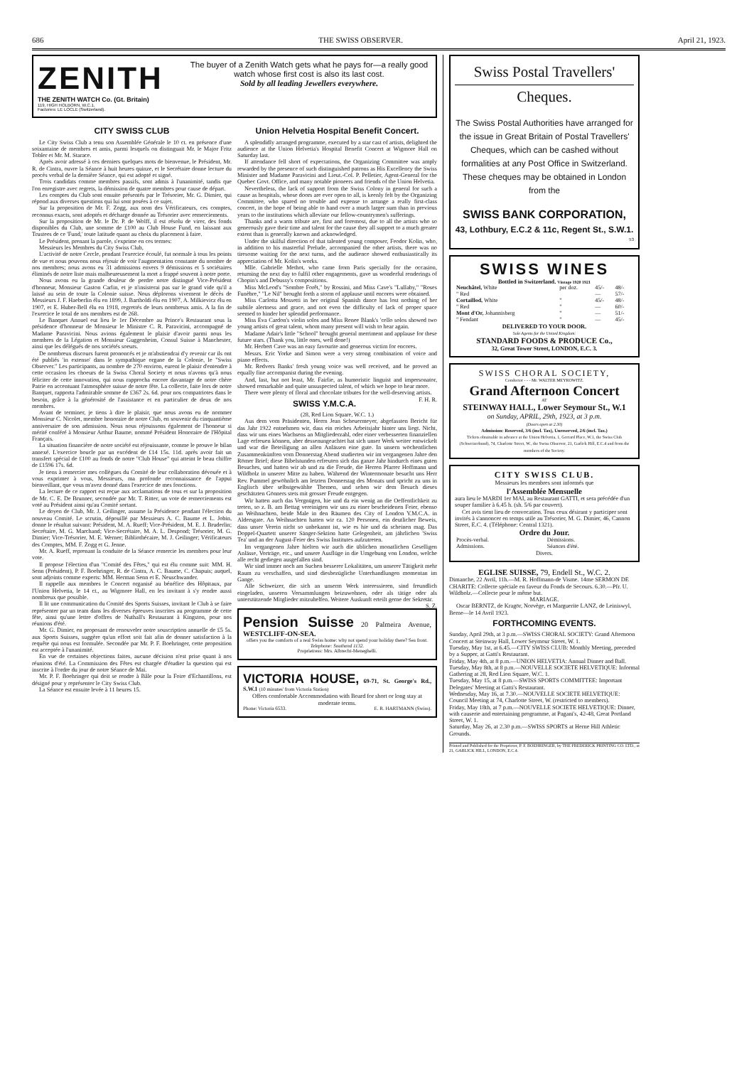686 THE SWISS OBSERVER. April 21, 1923.
ZENITH
THE ZENITH WATCH Co. (Gt. Britain)
119, HIGH HOLBORN, W.C.1.
Factories: LE LOCLE (Switzerland).
The buyer of a Zenith Watch gets what he pays for—a really good watch whose first cost is also its last cost.
Sold by all leading Jewellers everywhere.
CITY SWISS CLUB
Le City Swiss Club a tenu son Assemblée Générale le 10 ct. en présence d'une soixantaine de membres et amis, parmi lesquels on distinguait Mr. le Major Fritz Tobler et Mr. M. Starace.
Après avoir adressé à ces derniers quelques mots de bienvenue, le Président, Mr. R. de Cintra, ouvre la Séance à huit heures quinze, et le Secrétaire donne lecture du procès verbal de la dernière Séance, qui est adopté et signé.
Trois candidats comme membres passifs, sont admis à l'unanimité, tandis que l'on enregistre avec regrets, la démission de quatre membres pour cause de départ.
Les comptes du Club sont ensuite présentés par le Trésorier, Mr. G. Dimier, qui répond aux diverses questions qui lui sont posées à ce sujet.
Sur la proposition de Mr. F. Zogg, aux nom des Vérificateurs, ces comptes, reconnus exacts, sont adoptés et décharge donnée au Trésorier avec remerciements.
Sur la proposition de Mr. le Dr. P. de Wolff, il est résolu de virer, des fonds disponibles du Club, une somme de £100 au Club House Fund, en laissant aux Trustees de ce 'Fund,' toute latitude quant au choix du placement à faire.
Le Président, prenant la parole, s'exprime en ces termes:
Messieurs les Membres du City Swiss Club,
L'activité de notre Cercle, pendant l'exercice écoulé, fut normale à tous les points de vue et nous pouvons nous réjouir de voir l'augmentation constante du nombre de nos membres; nous avons eu 31 admissions envers 9 démissions et 5 sociétaires éliminés de notre liste mais malheureusement la mort a frappé souvent à notre porte.
Nous avons eu la grande douleur de perdre notre distingué Vice-Président d'honneur, Monsieur Gaston Carlin, et je n'insisterai pas sur le grand vide qu'il a laissé au sein de toute la Colonie suisse. Nous déplorons vivement le décès de Messieurs J. F. Haeberlin élu en 1899, J. Bartholdi élu en 1907, A. Milkievicz élu en 1907, et E. Huber-Bell élu en 1918, regrettés de leurs nombreux amis. A la fin de l'exercice le total de nos membres est de 268.
Le Banquet Annuel eut lieu le 1er Décembre au Prince's Restaurant sous la présidence d'honneur de Monsieur le Ministre C. R. Paravicini, accompagné de Madame Paravicini. Nous avions également le plaisir d'avoir parmi nous les membres de la Légation et Monsieur Guggenheim, Consul Suisse à Manchester, ainsi que les délégués de nos sociétés soeurs.
De nombreux discours furent prononcés et je m'abstiendrai d'y revenir car ils ont été publiés 'in extenso' dans le sympathique organe de la Colonie, le "Swiss Observer." Les participants, au nombre de 270 environ, eurent le plaisir d'entendre à cette occasion les choeurs de la Swiss Choral Society et nous n'avons qu'à nous féliciter de cette innovation, qui nous rapprocha encore davantage de notre chère Patrie en accentuant l'atmosphère suisse de notre fête. La collecte, faite lors de notre Banquet, rapporta l'admirable somme de £367 2s. 6d. pour nos compatriotes dans le besoin, grâce à la générosité de l'assistance et en particulier de deux de nos membres.
Avant de terminer, je tiens à dire le plaisir, que nous avons eu de nommer Monsieur C. Nicolet, membre honoraire de notre Club, en souvenir du cinquantième anniversaire de son admission. Nous nous réjouissons également de l'honneur si mérité conféré à Monsieur Arthur Baume, nommé Président Honoraire de l'Hôpital Français.
La situation financière de notre société est réjouissante, comme le prouve le bilan annexé. L'exercice boucle par un excédent de £14 15s. 11d. après avoir fait un transfert spécial de £100 au fonds de notre "Club House" qui atteint le beau chiffre de £1596 17s. 6d.
Je tiens à remercier mes collègues du Comité de leur collaboration dévouée et à vous exprimer à vous, Messieurs, ma profonde reconnaissance de l'appui bienveillant, que vous m'avez donné dans l'exercice de mes fonctions.
La lecture de ce rapport est reçue aux acclamations de tous et sur la proposition de Mr. C. E. De Brunner, secondée par Mr. T. Ritter, un vote de remerciements est voté au Président ainsi qu'au Comité sortant.
Le doyen de Club, Mr. J. Geilinger, assume la Présidence pendant l'élection du nouveau Comité. Le scrutin, dépouillé par Messieurs A. C. Baume et L. Jobin, donne le résultat suivant: Président, M. A. Rueff; Vice-Président, M. E. J. Bruderlin; Secrétaire, M. G. Marchand; Vice-Secrétaire, M. A. L. Despond; Trésorier, M. G. Dimier; Vice-Trésorier, M. E. Werner; Bibliothécaire, M. J. Geilinger; Vérificateurs des Comptes, MM. F. Zogg et G. Jenne.
Mr. A. Rueff, reprenant la conduite de la Séance remercie les membres pour leur vote.
Il propose l'élection d'un "Comité des Fêtes," qui est élu comme suit: MM. H. Senn (Président), P. F. Boehringer, R. de Cintra, A. C. Baume, C. Chapuis; auquel, sont adjoints comme experts: MM. Herman Senn et E. Neuschwander.
Il rappelle aux membres le Concert organisé au bénéfice des Hôpitaux, par l'Union Helvetia, le 14 ct., au Wigmore Hall, en les invitant à s'y rendre aussi nombreux que possible.
Il lit une communication du Comité des Sports Suisses, invitant le Club à se faire représenter par un team dans les diverses épreuves inscrites au programme de cette fête, ainsi qu'une lettre d'offres de Nuthall's Restaurant à Kingston, pour nos réunions d'été.
Mr. G. Dimier, en proposant de renouveler notre souscription annuelle de £5 5s. aux Sports Suisses, suggère qu'un effort soit fait afin de donner satisfaction à la requête qui nous est formulée. Secondée par Mr. P. F. Boehringer, cette proposition est acceptée à l'unanimité.
En vue de certaines objections faites, aucune décision n'est prise quant à nos réunions d'été. La Commission des Fêtes est chargée d'étudier la question qui est inscrite à l'ordre du jour de notre Séance de Mai.
Mr. P. F. Boehringer qui doit se rendre à Bâle pour la Foire d'Echantillons, est désigné pour y représenter le City Swiss Club.
La Séance est ensuite levée à 11 heures 15.
Union Helvetia Hospital Benefit Concert.
A splendidly arranged programme, executed by a star cast of artists, delighted the audience at the Union Helvetia's Hospital Benefit Concert at Wigmore Hall on Saturday last.
If attendance fell short of expectations, the Organizing Committee was amply rewarded by the presence of such distinguished patrons as His Excellency the Swiss Minister and Madame Paravicini and Lieut.-Col. P. Pelletier, Agent-General for the Quebec Govt. Office, and many notable pioneers and friends of the Union Helvetia.
Nevertheless, the lack of support from the Swiss Colony in general for such a cause as hospitals, whose doors are ever open to all, is keenly felt by the Organizing Committee, who spared no trouble and expense to arrange a really first-class concert, in the hope of being able to hand over a much larger sum than in previous years to the institutions which alleviate our fellow-countrymen's sufferings.
Thanks and a warm tribute are, first and foremost, due to all the artists who so generously gave their time and talent for the cause they all support to a much greater extent than is generally known and acknowledged.
Under the skilful direction of that talented young composer, Feodor Kolin, who, in addition to his masterful Prelude, accompanied the other artists, there was no tiresome waiting for the next turns, and the audience showed enthusiastically its appreciation of Mr. Kolin's works.
Mlle. Gabrielle Methot, who came from Paris specially for the occasion, returning the next day to fulfil other engagements, gave us wonderful renderings of Chopin's and Debussy's compositions.
Miss McLeod's "Sombre Forêt," by Rossini, and Miss Cave's "Lullaby," "Roses Funèbre," "Le Nil" brought forth a storm of applause until encores were obtained.
Miss Carlotta Mossetti in her original Spanish dance has lost nothing of her subtile alertness and grace, and not even the difficulty of lack of proper space seemed to hinder her splendid performance.
Miss Eva Cardon's violin solos and Miss Renee Blank's 'cello solos showed two young artists of great talent, whom many present will wish to hear again.
Madame Adair's little "School" brought general merriment and applause for these future stars. (Thank you, little ones, well done!)
Mr. Herbert Cave was an easy favourite and generous victim for encores.
Messrs. Eric Yorke and Simon were a very strong combination of voice and piano effects.
Mr. Redvers Banks' fresh young voice was well received, and he proved an equally fine accompanist during the evening.
And, last, but not least, Mr. Fairlie, as humoristic linguist and impersonator, showed remarkable and quite unsuspected talent, of which we hope to hear more.
There were plenty of floral and chocolate tributes for the well-deserving artists. F. H. R.
SWISS Y.M.C.A.
(28, Red Lion Square, W.C. 1.)
Aus dem vom Präsidenten, Herrn Jean Scheuermeyer, abgefassten Bericht für das Jahr 1922 entnehmen wir, dass ein reiches Arbeitsjahr hinter uns liegt. Nicht, dass wir uns eines Wachsens an Mitgliederzahl, oder einer verbesserten finanziellen Lage erfreuen können, aber dessenungeachtet hat sich unser Werk weiter entwickelt und war die Beteiligung an allen Anlässen eine gute. In unsern wöchentlichen Zusammenkünften vom Donnerstag Abend studierten wir im vergangenen Jahre den Römer Brief; diese Bibelstunden erfreuten sich das ganze Jahr hindurch eines guten Besuches, und hatten wir ab und zu die Freude, die Herren Pfarrer Hoffmann und Wildbolz in unserer Mitte zu haben. Während der Wintermonate besucht uns Herr Rev. Pummel gewöhnlich am letzten Donnerstag des Monats und spricht zu uns in Englisch über selbstgewählte Themen, und sehen wir dem Besuch dieses geschätzten Gönners stets mit grosser Freude entgegen.
Wir hatten auch das Vergnügen, hie und da ein wenig an die Oeffentlichkeit zu treten, so z. B. am Bettag vereinigten wir uns zu einer bescheidenen Feier, ebenso an Weihnachten, beide Male in den Räumen des City of London Y.M.C.A. in Aldersgate. An Weihnachten hatten wir ca. 120 Personen, ein deutlicher Beweis, dass unser Verein nicht so unbekannt ist, wie es hie und da scheinen mag. Das Doppel-Quartett unserer Sänger-Sektion hatte Gelegenheit, am jährlichen 'Swiss Tea' und an der August-Feier des Swiss Institutes aufzutreten.
Im vergangenen Jahre hielten wir auch die üblichen monatlichen Geselligen Anlässe, Vorträge, etc., und unsere Ausflüge in die Umgebung von London, welche alle recht gediegen ausgefallen sind.
Wir sind immer noch am Suchen besserer Lokalitäten, um unserer Tätigkeit mehr Raum zu verschaffen, und sind diesbezügliche Unterhandlungen momentan im Gange.
Alle Schweizer, die sich an unserm Werk interessieren, sind freundlich eingeladen, unseren Versammlungen beizuwohnen, oder als tätige oder als unterstützende Mitglieder mitzuhelfen. Weitere Auskunft erteilt gerne der Sekretär. S. Z.
Pension Suisse 20 Palmeira Avenue, WESTCLIFF-ON-SEA.
offers you the comforts of a real Swiss home: why not spend your holiday there? Sea front. Telephone: Southend 1132.
Proprietress: Mrs. Albrecht-Meneghelli.
VICTORIA HOUSE, 69-71, St. George's Rd., S.W.1 (10 minutes' from Victoria Station)
Offers comfortable Accommodation with Board for short or long stay at moderate terms.
Phone: Victoria 6533. E. R. HARTMANN (Swiss).
Swiss Postal Travellers'
Cheques.
The Swiss Postal Authorities have arranged for the issue in Great Britain of Postal Travellers' Cheques, which can be cashed without formalities at any Post Office in Switzerland. These cheques may be obtained in London from the
SWISS BANK CORPORATION,
43, Lothbury, E.C.2 & 11c, Regent St., S.W.1.
53
SWISS WINES
Bottled in Switzerland. Vintage 1920 1921
| Neuchâtel, White | per doz. | 45/- | 48/- |
| " Red | | — | 57/- |
| Cortaillod, White | " | 45/- | 48/- |
| " Red | " | — | 60/- |
| Mont d'Or, Johannisberg | " | — | 51/- |
| " Fendant | " | — | 45/- |
DELIVERED TO YOUR DOOR.
Sole Agents for the United Kingdom:
STANDARD FOODS & PRODUCE Co.,
32, Great Tower Street, LONDON, E.C. 3.
SWISS CHORAL SOCIETY,
Conductor - - - Mr. WALTER MEYROWITZ.
Grand Afternoon Concert
AT
STEINWAY HALL, Lower Seymour St., W.1
on Sunday, APRIL, 29th, 1923, at 3 p.m.
(Doors open at 2.30)
Admission: Reserved, 3/6 (incl. Tax), Unreserved, 2/6 (incl. Tax.)
Tickets obtainable in advance at the Union Helvetia, 1, Gerrard Place, W.1, the Swiss Club (Schweizerbund), 74, Charlotte Street, W., the Swiss Observer, 21, Garlick Hill, E.C.4 and from the members of the Society.
CITY SWISS CLUB.
Messieurs les membres sont informés que
l'Assemblée Mensuelle
aura lieu le MARDI 1er MAI, au Restaurant GATTI, et sera précédée d'un souper familier à 6.45 h. (sh. 5/6 par couvert).
Cet avis tient lieu de convocation. Tous ceux désirant y participer sont invités à s'annoncer en temps utile au Trésorier, M. G. Dimier, 46, Cannon Street, E.C. 4. (Téléphone: Central 1321).
Ordre du Jour.
| Procès-verbal. | Démissions. |
| Admissions. | Séances d'été. |
Divers.
EGLISE SUISSE, 79, Endell St., W.C. 2.
Dimanche, 22 Avril, 11h.—M. R. Hoffmann-de Visme. 14me SERMON DE CHARITE: Collecte spéciale en faveur du Fonds de Secours. 6.30.—Pfr. U. Wildbolz.—Collecte pour le même but.
MARIAGE.
Oscar BERNTZ, de Kragör, Norvège, et Marguerite LANZ, de Leiniswyl, Berne—le 14 Avril 1923.
FORTHCOMING EVENTS.
Sunday, April 29th, at 3 p.m.—SWISS CHORAL SOCIETY: Grand Afternoon Concert at Steinway Hall, Lower Seymour Street, W. 1.
Tuesday, May 1st, at 6.45.—CITY SWISS CLUB: Monthly Meeting, preceded by a Supper, at Gatti's Restaurant.
Friday, May 4th, at 8 p.m.—UNION HELVETIA: Annual Dinner and Ball.
Tuesday, May 8th, at 8 p.m.—NOUVELLE SOCIETE HELVETIQUE: Informal Gathering at 28, Red Lion Square, W.C. 1.
Tuesday, May 15, at 8 p.m.—SWISS SPORTS COMMITTEE: Important Delegates' Meeting at Gatti's Restaurant.
Wednesday, May 16, at 7.30.—NOUVELLE SOCIETE HELVETIQUE: Council Meeting at 74, Charlotte Street, W. (restricted to members).
Friday, May 18th, at 7 p.m.—NOUVELLE SOCIETE HELVETIQUE: Dinner, with causerie and entertaining programme, at Pagani's, 42-48, Great Portland Street, W. 1.
Saturday, May 26, at 2.30 p.m.—SWISS SPORTS at Herne Hill Athletic Grounds.
Printed and Published for the Proprietor, P. F. BOEHRINGER, by THE FREDERICK PRINTING CO. LTD., at 21, GARLICK HILL, LONDON, E.C.4.